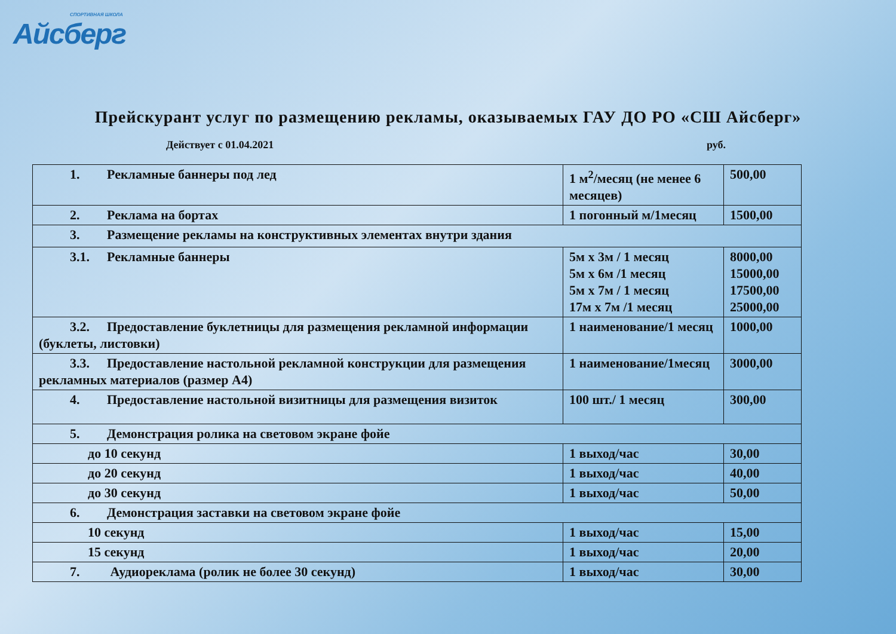СПОРТИВНАЯ ШКОЛА
Айсберг
Прейскурант услуг по размещению рекламы, оказываемых ГАУ ДО РО «СШ Айсберг»
Действует с 01.04.2021 руб.
| 1. Рекламные баннеры под лед | 1 м<sup>2</sup>/месяц (не менее 6 месяцев) | 500,00 |
| 2. Реклама на бортах | 1 погонный м/1месяц | 1500,00 |
| 3. Размещение рекламы на конструктивных элементах внутри здания | | |
| 3.1. Рекламные баннеры | 5м х 3м / 1 месяц 5м х 6м /1 месяц 5м х 7м / 1 месяц 17м х 7м /1 месяц | 8000,00 15000,00 17500,00 25000,00 |
| 3.2. Предоставление буклетницы для размещения рекламной информации (буклеты, листовки) | 1 наименование/1 месяц | 1000,00 |
| 3.3. Предоставление настольной рекламной конструкции для размещения рекламных материалов (размер А4) | 1 наименование/1месяц | 3000,00 |
| 4. Предоставление настольной визитницы для размещения визиток | 100 шт./ 1 месяц | 300,00 |
| 5. Демонстрация ролика на световом экране фойе | | |
| до 10 секунд | 1 выход/час | 30,00 |
| до 20 секунд | 1 выход/час | 40,00 |
| до 30 секунд | 1 выход/час | 50,00 |
| 6. Демонстрация заставки на световом экране фойе | | |
| 10 секунд | 1 выход/час | 15,00 |
| 15 секунд | 1 выход/час | 20,00 |
| 7. Аудиореклама (ролик не более 30 секунд) | 1 выход/час | 30,00 |